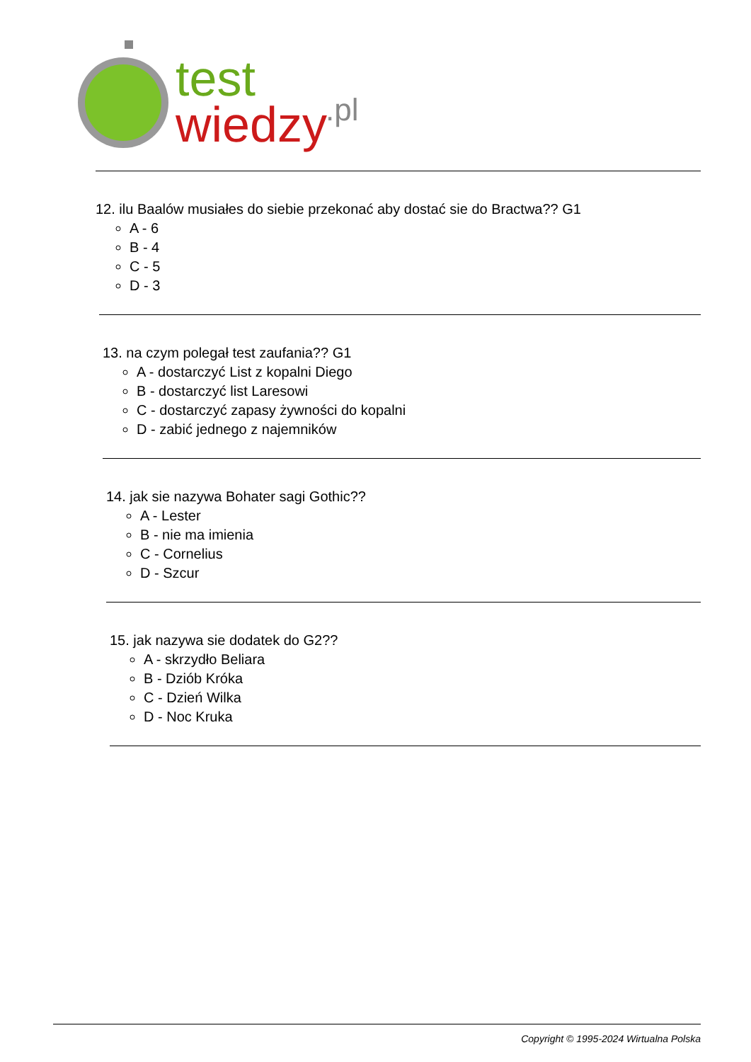test
wiedzy
.pl
12. ilu Baalów musiałes do siebie przekonać aby dostać sie do Bractwa?? G1
A - 6
B - 4
C - 5
D - 3
13. na czym polegał test zaufania?? G1
A - dostarczyć List z kopalni Diego
B - dostarczyć list Laresowi
C - dostarczyć zapasy żywności do kopalni
D - zabić jednego z najemników
14. jak sie nazywa Bohater sagi Gothic??
A - Lester
B - nie ma imienia
C - Cornelius
D - Szcur
15. jak nazywa sie dodatek do G2??
A - skrzydło Beliara
B - Dziób Króka
C - Dzień Wilka
D - Noc Kruka
Copyright © 1995-2024 Wirtualna Polska